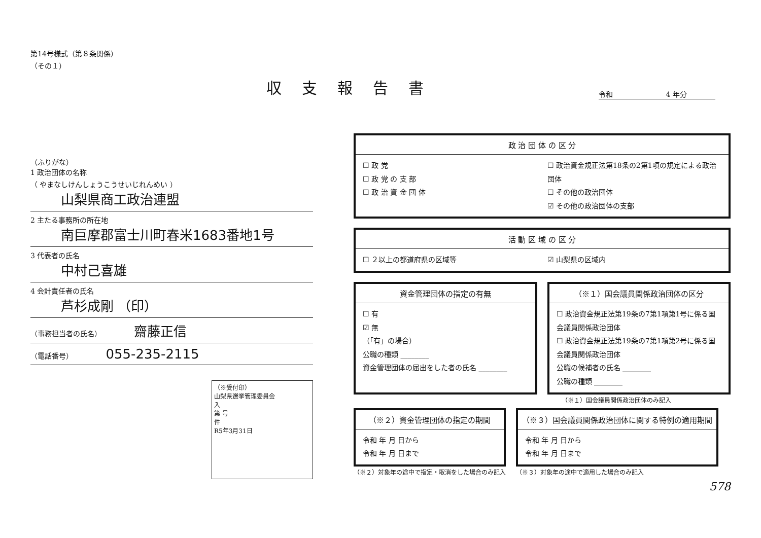第14号様式（第８条関係）
（その１）
収支報告書
令和 4 年分
（ふりがな）
1 政治団体の名称
（ やまなしけんしょうこうせいじれんめい ）
山梨県商工政治連盟
2 主たる事務所の所在地
南巨摩郡富士川町春米1683番地1号
3 代表者の氏名
中村己喜雄
4 会計責任者の氏名
芦杉成剛 （印）
（事務担当者の氏名） 齋藤正信
（電話番号） 055-235-2115
（※受付印）
山梨県選挙管理委員会
入
第 号
件
R5年3月31日
政 治 団 体 の 区 分
☐ 政 党
☐ 政 党 の 支 部
☐ 政 治 資 金 団 体
☐ 政治資金規正法第18条の2第1項の規定による政治団体
☐ その他の政治団体
☑ その他の政治団体の支部
活 動 区 域 の 区 分
☐ ２以上の都道府県の区域等 ☑ 山梨県の区域内
資金管理団体の指定の有無
☐ 有
☑ 無
（「有」の場合）
公職の種類 ________
資金管理団体の届出をした者の氏名 ________
（※１）国会議員関係政治団体の区分
☐ 政治資金規正法第19条の7第1項第1号に係る国会議員関係政治団体
☐ 政治資金規正法第19条の7第1項第2号に係る国会議員関係政治団体
公職の候補者の氏名 ________
公職の種類 ________
（※１）国会議員関係政治団体のみ記入
（※２）資金管理団体の指定の期間
令和 年 月 日から
令和 年 月 日まで
（※２）対象年の途中で指定・取消をした場合のみ記入
（※３）国会議員関係政治団体に関する特例の適用期間
令和 年 月 日から
令和 年 月 日まで
（※３）対象年の途中で適用した場合のみ記入
578